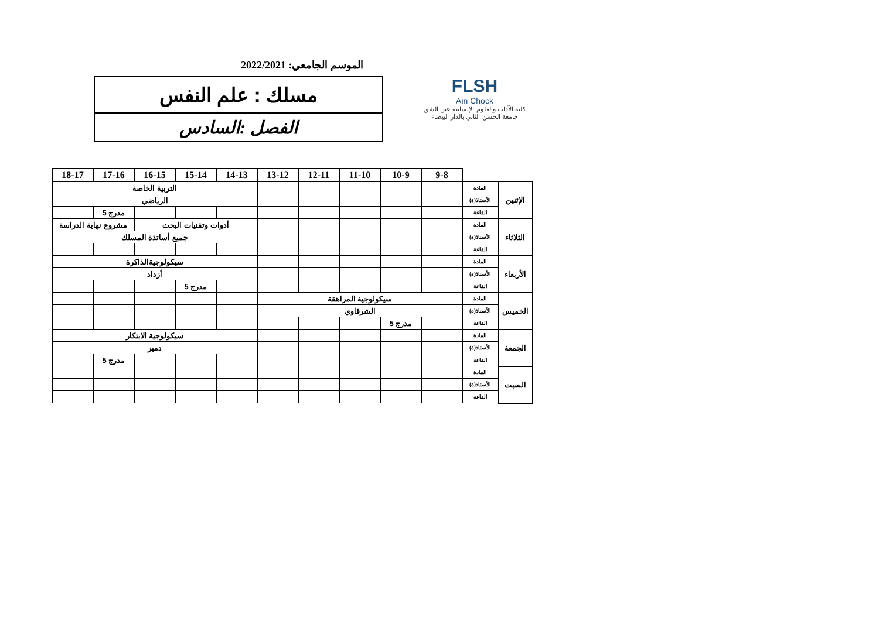الموسم الجامعي: 2022/2021
مسلك : علم النفس
الفصل :السادس
FLSH
Ain Chock
كلية الآداب والعلوم الإنسانية عين الشق
جامعة الحسن الثاني بالدار البيضاء
| | | 9-8 | 10-9 | 11-10 | 12-11 | 13-12 | 14-13 | 15-14 | 16-15 | 17-16 | 18-17 |
| الإثنين | المادة | | | | | | التربية الخاصة | | | | |
| | الأستاذ(ة) | | | | | | الرياضي | | | | |
| | القاعة | | | | | | | | | مدرج 5 | |
| الثلاثاء | المادة | | | | | | أدوات وتقنيات البحث | | | مشروع نهاية الدراسة | |
| | الأستاذ(ة) | | | | | | جميع أساتذة المسلك | | | | |
| | القاعة | | | | | | | | | | |
| الأربعاء | المادة | | | | | | سيكولوجيةالذاكرة | | | | |
| | الأستاذ(ة) | | | | | | أزداد | | | | |
| | القاعة | | | | | | | مدرج 5 | | | |
| الخميس | المادة | سيكولوجية المراهقة | | | | | | | | | |
| | الأستاذ(ة) | الشرقاوي | | | | | | | | | |
| | القاعة | | مدرج 5 | | | | | | | | |
| الجمعة | المادة | | | | | | سيكولوجية الابتكار | | | | |
| | الأستاذ(ة) | | | | | | دمير | | | | |
| | القاعة | | | | | | | | | مدرج 5 | |
| السبت | المادة | | | | | | | | | | |
| | الأستاذ(ة) | | | | | | | | | | |
| | القاعة | | | | | | | | | | |